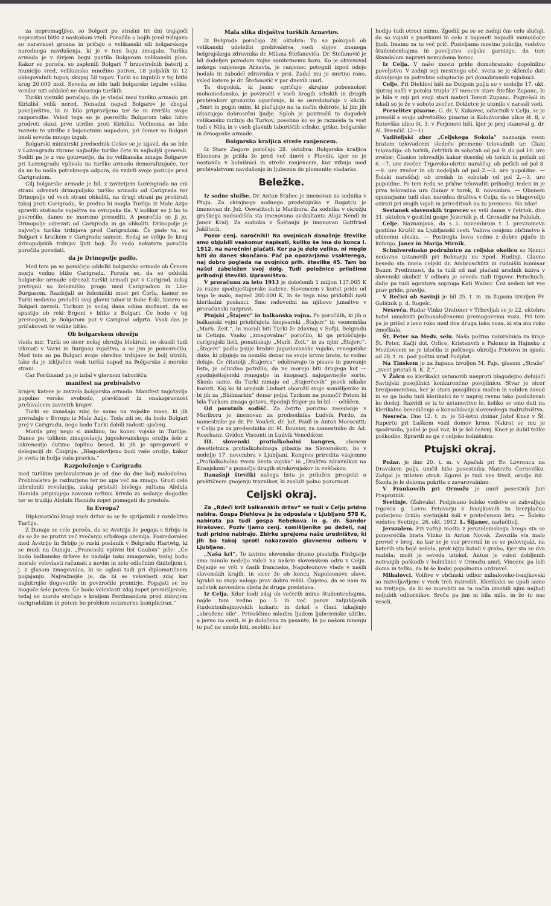za nepremagljivo, so Bolgari po strašni tri dni trajajoči neprestani bitki z naskokom vzeli. Poročila o bojih pred trdnjavo so naravnost grozna in pričajo o velikanski sili bolgarskega narodnega navdušenja, ki je v tem boju zmagalo. Turška armada je v divjem begu pustila Bolgarom velikanski plen. Kakor se poroča, so zaplenili Bolgari 7 brzostrelnih baterij z municijo vred, velikansko množino patron, 18 poljskih in 12 oblegovalnih topov, skupaj 58 topov. Turki so izgubili v tej bitki krog 20.000 mož. Seveda so bile tudi bolgarske izgube velike, vendar niti oddaleč ne dosezajo turških.
Turški vjetniki poročajo, da je vladal med turško armado pri Kirkilisi velik nered. Nenadni napad Bolgarov je zbegal poveljništvo, ki ni bilo pripravljeno ter še ni izvršilo svoje razporedbe. Vsled tega se je posrečilo Bolgarom tako hitro prodreti skozi prve utrdbe proti Kirkilisi. Večinoma so bile zavzete te utrdbe z bajonetnim napadom, pri čemer so Bolgari imeli seveda mnogo izgub.
Bolgarski ministrski predsednik Gešov se je izjavil, da so bile v Lozengradu zbrane najboljše turške čete in najboljši generali. Soditi pa je z vso gotovostjo, da bo velikanska zmaga Bolgarov pri Lozengradu vplivala na turško armado demoralizujoče, ter da ne bo našla potrebnega odpora, da vzdrži svoje pozicije pred Carigradom.
Cilj bolgarske armade je bil, z zavzetjem Lozengrada na eni strani odrezati drinopoljsko turško armado od Carigrada ter Drinopolje od vseh strani obkoliti, na drugi strani pa prodirati takoj proti Carigradu, še predno bi mogla Turčija iz Male Azije spraviti stotisoče vojaštva na evropska tla. V kolikor se ji bo to posrečilo, danes ne moremo presoditi. A posrečilo se ji je, Drinopolje odrezati od Carigrada in ga obkoliti. Drinopolje je največja turška trdnjava pred Carigradom. Če pade ta, so Bolgari v kratkem v Carigradu samem. Sedaj se vršijo že krog drinopoljskih trdnjav ljuti boji. Že vedo nekatera poročila poročila povedati,
da je Drinopolje padlo.
Med tem pa se pomičejo oddelki bolgarske armade ob Črnem morju vedno bliže Carigradu. Poroča se, da so oddelki bolgarske armade odrezali turški armadi pot v Carigrad, zakaj pretrgali so železniško progo med Carigradom in Lile-Burgasom. Razdejali so železniški most pri Čorlu, kamor so Turki nedavno preložili svoj glavni tabor iz Babe Eski, katero so Bolgari zavzeli. Turkom je sedaj dana edina možnost, da se spustijo ob reki Ergeni v bitko z Bolgari. Če bodo v tej premagani, je Bolgarom pot v Carigrad odprta. Vsak čas je pričakovati te velike bitke.
Ob bolgarskem obrežju
vlada mir. Turki so sicer nekaj obrežja blokirali, so skusili tudi izkrcati v Varni in Burgasu vojaštvo, a se jim je ponesrečilo. Med tem so pa Bolgari svoje obrežne trdnjave še bolj utrdili, tako da je izključen vsak turški napad na Bolgarsko z morske strani.
Car Ferdinand pa je izdal v glavnem taborišču
manifest na prebivalstvo
krajev, katere je zavzela bolgarska armada. Manifest zagotavlja popolno versko svobodo, pravičnost in enakopravnost prebivalcem zavzetih krajev.
Turki se zanašajo zdaj še samo na vojaške mase, ki jih prevažajo v Evropo iz Male Azije. Toda zdi se, da bodo Bolgari prej v Carigradu, nego bodo Turki dobili zadosti ojačenj.
Morda prej nego si mislimo, bo konec vojske in Turčije. Danes po tolikem zmagoslavju jugoslovanskega orožja šele z iskrenostjo čutimo toplino besed, ki jih je spregovoril v delegaciji dr. Čingrija: „Blagoslovljeno bodi vaše orožje, kakor je sveta in božja vaša pravica.“
Razpoloženje v Carigradu
med turškim prebivalstvom je od dne do dne bolj malodušno. Prebivalstvo je razburjeno ter ne upa več na zmago. Grozi celo izbruhniti revolucija, zakaj pristaši bivšega sultana Abdula Hamida pripisujejo novemu režimu krivdo za sedanje dogodke ter se trudijo Abdulu Hamidu zopet pomagati do prestola.
In Evropa?
Diplomatični krogi vseh držav so se že sprijaznili z razdelitvo Turčije.
Z Dunaja se celo poroča, da se Avstrija že pogaja s Srbijo in da se že ne protivi več zvečanju srbskega ozemlja. Posredovalec med Avstrijo in Srbijo je ruski poslanik v Belgradu Hartwig, ki se mudi na Dunaju. „Francoski vplivni list Gaulois“ piše: „Če bodo balkanske države še nadalje tako zmagovale, tedaj bodo morale velevlasti računati z novim in zelo odločnim činiteljem t. j. z glasom zmagovalca, ki se oglasi tudi pri diplomatičnem pogajanju. Najvažnejše je, da bi se velevlasti zdaj kar najhitrejše dogovorile in povzročile premirje. Pogajati se bo mogoče šele potem. Če bodo velevlasti zdaj zopet premišljevale, tedaj se morda srečajo s kraljem Ferdinandom pred zidovjem carigradskim in potem bo problem neizmerno kompliciran.“
Mala slika divjaštva turških Arnavtov.
Iz Belgrada poročajo 28. oktobra: Tu so pokopali ob velikanski udeležbi prebivalstva vseh slojev znanega belgrajskega zdravnika dr. Milana Štefanoviča. Dr. Štefanovič je bil dodeljen povodom vojne sanitetnemu koru. Ko je obvezoval nekega ranjenega Arnavta, je ranjenec potegnil izpod odeje bodalo in zabodel zdravnika v prsi. Zadal mu je smrtno rano, vsled katere je dr. Štefanovič v par dnevih umrl.
Ta dogodek, ki jasno spričuje skrajno pobesnelost mohamedansko, je povzročil v vseh krogih srbskih in drugih prebivalcev grozovito ogorčenje, ki se osredotočuje v klicih: „Smrt in pogin onim, ki plačujejo na ta način dobrote, ki jim jih izkazujejo dobrosrčni ljudje. Sploh je povzročil ta dogodek velikansko mržnjo do Turkov, posebno ko se je raznesla ta vest tudi v Nišu in v vseh glavnih taboriščih srbske, grške, bolgarske in črnogoske armade.
Bolgarska kraljica streže ranjencem.
Iz Stare Zagore poročajo 28. oktobra: Bolgarska kraljica Eleonora je prišla že pred več dnevi v Plovdiv, kjer se je nastanila v bolnišnici in streže ranjencem, kar vzbuja med prebivalstvom navdušenje in ljubezen do plemenite vladarke.
Beležke.
Iz sodne službe. Dr. Anton Štuhec je imenovan za sodnika v Ptuju. Za okrajnega sodnega predstojnika v Rogatcu je imenovan dr. Jož. Oswatitsch iz Maribora. Za sodnika v okrožju graškega nadsodišča sta imenovana avskultanta Alojz Nendl in Janez Kralj. Za sodnika v Šoštanju je imenovan Gottfried Jaklitsch.
Pozor cenj. naročniki! Na ovojnicah današnje številke smo objubili vsakomur napisati, koliko še ima do konca l. 1912. na naročnini plačati. Ker pa je delo veliko, ni moglo biti do danes skončano. Pač pa opozarjamo vsakterega, naj dobro pogleda na ovojnico prih. številke 45. Tam bo našel zabeležen svoj dolg. Tudi položnice priložimo prihodnji številki. Upravništvo.
V proračunu za leto 1913 je določenih 1 miljon 137.065 K za razne spodnještajerske zadeve. Slovencem v korist pride od tega le malo, največ 200.000 K. In še tega niso pridobili naši klerikalni poslanci. Smo radovedni na njihovo junaštvo v proračunski razpravi.
Ptujski „Štajerc“ in balkanska vojna. Po poročilih, ki jih o balkanski vojni priobčujeta šnopsarski „Štajerc“ in vsenemška „Marb. Zeit.“, bi morali biti Turki že zdavnaj v Sofiji, Belgradu in Cetinju. Vsako „zmagovalno“ poročilo, ki ga priobčujejo carigrajski listi, ponatiskuje „Marb. Zeit.“ in za njim „Štajerc“. „Štajerc“ podlo psuje hrabre jugoslovanske vojake; renegatske duše, ki pljujejo za nemški denar na svoje krvne brate, to vedno delajo. Če čitatelji „Štajerca“ odobravajo to pisavo in psovanje lista, je očividno potrdilo, da ne morejo biti drugega kot — spodnještajerski renegatje in šnopsarji najogavnejše sorte. Škoda samo, da Turki nimajo od „Štajerčevih“ psovk nikake koristi. Kaj ko bi urednik Linhart oborožil svoje somišljenike in bi jih za „Südmarkin“ denar peljal Turkom na pomoč? Potem bi bila Turkom zmaga gotova, Spodnji Štajer pa bi bil — očiščen.
Od porotnih sodišč. Za četrto porotno zasedanje v Mariboru je imenovan za predsednika Ludvik Perdo, za namestnike pa dr. Fr. Voušek, dr. Jož. Faidl in Anton Morocutti; v Celju pa za predsednika dr. M. Bouvier, za namestnike dr. Ad. Roschanz. Gvidon Visconti in Ludvik Venedikter.
III. slovenski protialkoholni kongres, obenem desetletnica protialkoholnega gibanja na Slovenskem, bo v nedeljo 17. novembra v Ljubljani. Kongres priredita vzajemno „Protialkoholna zveza Sveta vojska“ in „Društvo zdravnikov na Kranjskem“ s pomočjo drugih strokovnjakov in veščakov.
Današnji številki našega lista je priložen prospekt o praktičnem gnojenju travnikov, ki zasluži polno pozornost.
Celjski okraj.
Za „Rdeči križ balkanskih držav“ se tudi v Celju pridno nabira. Gospa Diehlova je že odposlala v Ljubljano 578 K, nabirata pa tudi gospa Rebekova in g. dr. Šandor Hrašovec. Poziv ljamo cenj. somišljenike po deželi, naj tudi pridno nabirajo. Zbirke sprejema naše uredništvo, ki jih bo takoj sproti nakazovalo glavnemu odboru v Ljubljano.
„Naša kri“. To izvirno slovensko dramo pisatelja Finžgarja smo minulo nedeljo videli na našem slovenskem odru v Celju. Dejanje se vrši v časih francoske, Napoleonove vlade v naših slovenskih krajih, in sicer že ob koncu Napoleonove slave. Igralci so svojo nalogo prav dobro rešili. Čujemo, da se nam za začetek novembra obeta že druga predstava.
Iz Celja. Kdor hodi zdaj ob večerih mimo študentenhajma, najde tam vedno po 5 in več parov zaljubljenih študentenhajmovskih kuharic in dekel s člani tukajšnje „obrožene sile“. Privoščimo mladim ljudem ljubezenske užitke, a javno na cesti, ki je določena za pasante, bi po našem mnenju to pač ne smelo biti, osobito ker
hodijo tudi otroci mimo. Zgodili pa so se zadnji čas celo slučaji, da so vojaki s psovkami in celo z bajoneti napadli mimoidoče ljudi. Imamo za to več prič. Pozivljamo mestno policijo, vodstvo študentenhajma in poveljstvo celjske garnizije, da tem škandalom napravi nemudoma konec.
Iz Celja. V naše mesto pride domobransko dopolnilno poveljstvo. V zadnji seji mestnega obč. sveta se je sklenilo dati dovoljenje za potrebne adaptacije pri domobranski vojašnici.
Celje. Pri Diehlovi hiši na Dolgem polju so v nedeljo 17. okt. zjutraj našli v potoku truplo 27 mescev stare Štefike Zupanc, ki je bila v reji pri svoji stari materi Terezi Zupanc. Pogrešali in iskali so jo že v soboto zvečer. Dekletce je utonilo v narasli vodi.
Preselitev pisarne. G. dr. V. Kukovec, odvetnik v Celju, se je preselil s svojo odvetniško pisarno iz Kolodvorske ulice št. 8, v Rotovško ulico št. 3, v Ferjenovi hiši, kjer je prej stanoval g. dr. Al. Brenčič. (2—1)
Vaditeljski zbor „Celjskega Sokola“ naznanja vsem bratom telovadcem sledečo premeno telovadnih ur: Člani telovadijo: ob torkih, četrtkih in sobotah od pol 9. do pol 10. ure zvečer; Članice telovadijo kakor dosedaj ob torkih in petkih od 6.—7. ure zvečer. Trgovsko-obrtni naraščaj: ob petkih od pol 8.—9. ure zvečer in ob nedeljah od pol 2.—3. ure popoldne. — Šolski naraščaj: ob sredah in sobotah od pol 2.—3. ure popoldne. Po tem redu se prične telovaditi prihodnji teden in je prva telovadna ura članov v torek, 8. novembra. — Obenem opozarjamo tudi slav. narodna društva v Celju, da se blagovolijo ozirati pri svojih vajah in prireditvah na to premeno. Na zdar!
Sestanek slovenskih trgovcev se vrši danes v četrtek, dne 31. oktobra v gostilni gospe Jezernik p. d. Grenadir na Polulah.
Celje. Naznanjava, da s 1. novembrom t. l. prevzameva gostilno Krušič na Ljubljanski cesti. Vabiva cenjeno občinstvo k obinemu obisku. — Postregla bova vedno z dobro pijačo in kuhinjo. Janez in Marija Mirnik.
Schulvereinsko podružnico za celjsko okolico so Nemci nedavno ustanovili pri Bobnarju na Spod. Hudinji. Glavno besedo sta imela celjski dr. Ambroschütz in rudniški komisar Bauer. Predrznost, da ta tudi od naš plačani uradnik izziva v slovenski okolici! V odboru je seveda tudi trgovec Petschuch, dalje pa tudi agentova soproga Kati Walzer. Čez sedem let vse prav pride, pravijo.
V Rečici ob Savinji je bil 25. t. m. za župana izvoljen Fr. Goličnik p. d. Rogelc.
Nesreča. Rudar Vinko Uratoner v Trbovljah se je 22. oktobra hotel umakniti polnonaloženemu premogovemu vozu. Pri tem pa je prišel z levo roko med dva druga taka voza, ki sta mu roko zmečkala.
Št. Peter na Medv. selu. Naša poštna nabiralnica za kraje Št. Peter, Kačji dol, Orlice, Kristanvrh s Palenco in Hajnsko z Mezilovcem se je izločila iz poštnega okrožja Pristova in spada od 28. t. m. pod poštni urad Podplat.
Na Tinskem je za župana izvoljen M. Fajs, glasom „Straže“ „zvest pristaš S. K. Z.“.
V Žalcu so klerikalci ustanovili nasproti blagodejno delujoči Savinjski posojilnici konkurenčno posojilnico. Stvar je sicer brezpomembna, ker je stara posojilnica močen in soliden zavod in se ga bodo tudi klerikalci še v naprej ravno tako posluževali ko doslej. Razvidi se iz te ustanovitve le, koliko se sme dati na klerikalno besedičenje o konsolidaciji slovenskega zadružništva.
Nesreča. Dne 12. t. m. je 50-letni dninar Jožef Knez v Št. Rupertu pri Laškem vozil domov krmo. Nakrat se mu je spodrsnilo, padel je pod voz, ki je šel čezenj. Knez je dobil težke poškodbe. Spravili so ga v celjsko bolnišnico.
Ptujski okraj.
Požar. je dne 20. t. m. v Apačah pri Sv. Lovrencu na Dravskem polju uničil hišo posestniku Matevžu Černevšku. Zažgal je trileten otrok. Zgorel je tudi ves živež, orodje itd.. Škoda je le deloma pokrita z zavarovalnino.
V Frankovcih pri Ormožu je umrl posestnik Juri Praprotnik.
Svetinje. (Zahvala). Podpisano šolsko vodstvo se zahvaljuje trgovcu g. Lovro Petovarju v Ivanjkovcih za brezplačno podarjeno črnilo svetinjski šoli v pretečenem letu. — Šolsko vodstvo Svetinje, 26. okt. 1912. L. Šijanec, nadučitelj.
Jeruzalem. Pri vožnji mošta z jeruzalemskega brega sta se ponesrečila brata Vinko in Anton Novak. Zavozila sta malo preveč v breg, na kar se je voz prevrnil in so se polovnjaki, na katerih sta bajé sedela, prek njiju kotali v grabo, kjer sta se dva razbila; mošt je seveda iztekel. Anton je vsled dobljenih notranjih poškodb v bolnišnici v Ormožu umrl, Vincenc pa leži doma in težko, da bi še kedaj popolnoma ozdravel.
Mihalovci. Volitve v občinski odbor mihalovsko-ivanjkovski so razveljavljene v vseh treh razredih. Klerikalci so upali samo na tretjega, da bi se morebiti na ta način iznebili njim najbolj neljubih odbornikov. Sreča pa jim ni bila mila, in že to nas veseli.